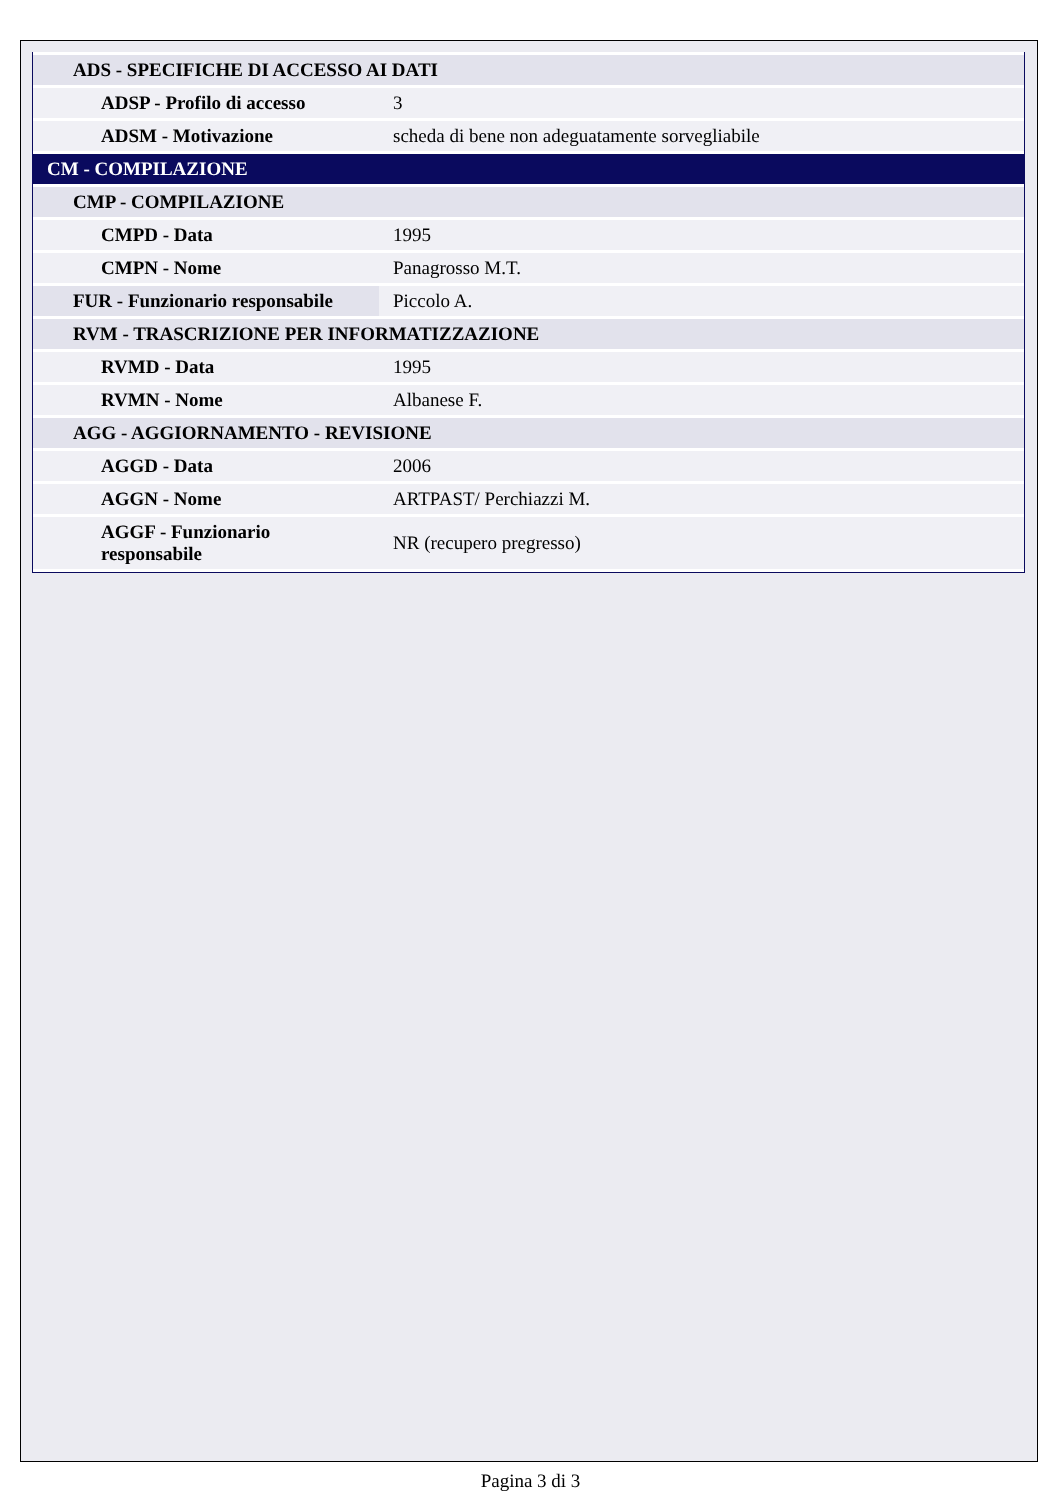| ADS - SPECIFICHE DI ACCESSO AI DATI | |
| ADSP - Profilo di accesso | 3 |
| ADSM - Motivazione | scheda di bene non adeguatamente sorvegliabile |
| CM - COMPILAZIONE | |
| CMP - COMPILAZIONE | |
| CMPD - Data | 1995 |
| CMPN - Nome | Panagrosso M.T. |
| FUR - Funzionario responsabile | Piccolo A. |
| RVM - TRASCRIZIONE PER INFORMATIZZAZIONE | |
| RVMD - Data | 1995 |
| RVMN - Nome | Albanese F. |
| AGG - AGGIORNAMENTO - REVISIONE | |
| AGGD - Data | 2006 |
| AGGN - Nome | ARTPAST/ Perchiazzi M. |
| AGGF - Funzionario responsabile | NR (recupero pregresso) |
Pagina 3 di 3